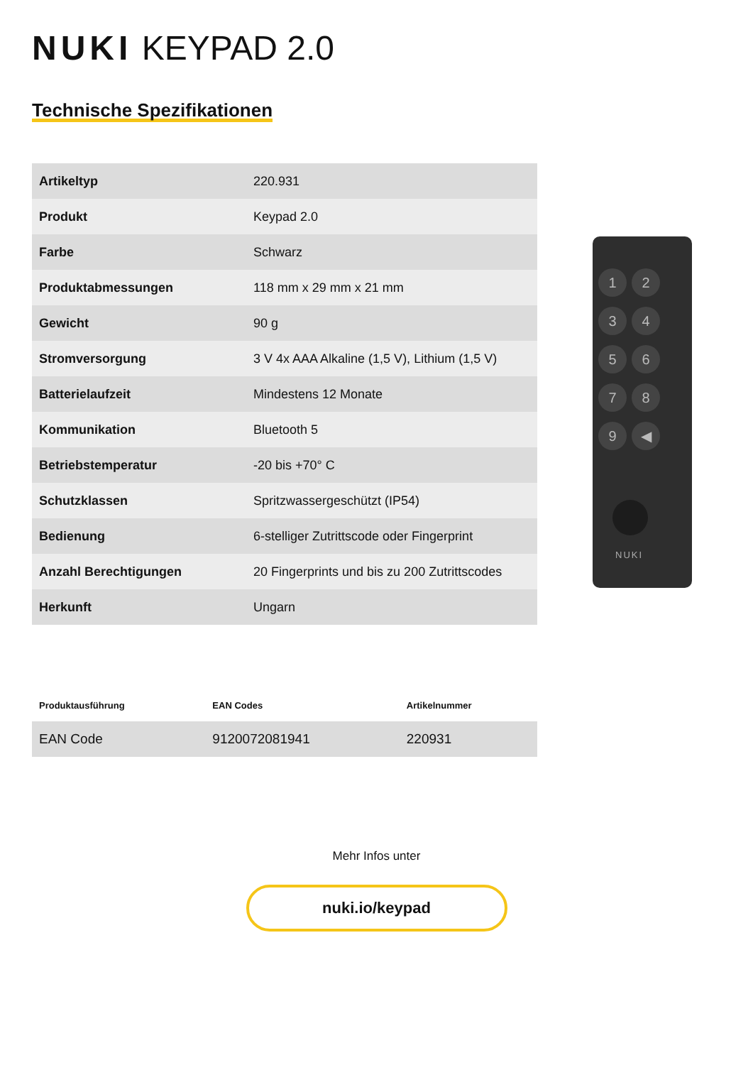NUKI KEYPAD 2.0
Technische Spezifikationen
| Artikeltyp | 220.931 |
| Produkt | Keypad 2.0 |
| Farbe | Schwarz |
| Produktabmessungen | 118 mm x 29 mm x 21 mm |
| Gewicht | 90 g |
| Stromversorgung | 3 V 4x AAA Alkaline (1,5 V), Lithium (1,5 V) |
| Batterielaufzeit | Mindestens 12 Monate |
| Kommunikation | Bluetooth 5 |
| Betriebstemperatur | -20 bis +70° C |
| Schutzklassen | Spritzwassergeschützt (IP54) |
| Bedienung | 6-stelliger Zutrittscode oder Fingerprint |
| Anzahl Berechtigungen | 20 Fingerprints und bis zu 200 Zutrittscodes |
| Herkunft | Ungarn |
123456789 ◀
NUKI
| Produktausführung | EAN Codes | Artikelnummer |
| --- | --- | --- |
| EAN Code | 9120072081941 | 220931 |
Mehr Infos unter
nuki.io/keypad